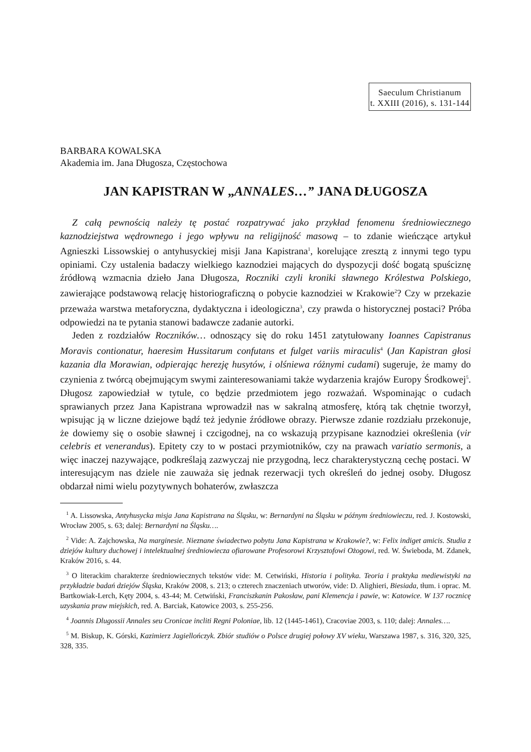Saeculum Christianum
t. XXIII (2016), s. 131-144
BARBARA KOWALSKA
Akademia im. Jana Długosza, Częstochowa
JAN KAPISTRAN W „ANNALES…” JANA DŁUGOSZA
Z całą pewnością należy tę postać rozpatrywać jako przykład fenomenu średniowiecznego kaznodziejstwa wędrownego i jego wpływu na religijność masową – to zdanie wieńczące artykuł Agnieszki Lissowskiej o antyhusyckiej misji Jana Kapistrana<sup>1</sup>, korelujące zresztą z innymi tego typu opiniami. Czy ustalenia badaczy wielkiego kaznodziei mających do dyspozycji dość bogatą spuściznę źródłową wzmacnia dzieło Jana Długosza, Roczniki czyli kroniki sławnego Królestwa Polskiego, zawierające podstawową relację historiograficzną o pobycie kaznodziei w Krakowie<sup>2</sup>? Czy w przekazie przeważa warstwa metaforyczna, dydaktyczna i ideologiczna<sup>3</sup>, czy prawda o historycznej postaci? Próba odpowiedzi na te pytania stanowi badawcze zadanie autorki.
Jeden z rozdziałów Roczników… odnoszący się do roku 1451 zatytułowany Ioannes Capistranus Moravis contionatur, haeresim Hussitarum confutans et fulget variis miraculis<sup>4</sup> (Jan Kapistran głosi kazania dla Morawian, odpierając herezję husytów, i olśniewa różnymi cudami) sugeruje, że mamy do czynienia z twórcą obejmującym swymi zainteresowaniami także wydarzenia krajów Europy Środkowej<sup>5</sup>. Długosz zapowiedział w tytule, co będzie przedmiotem jego rozważań. Wspominając o cudach sprawianych przez Jana Kapistrana wprowadził nas w sakralną atmosferę, którą tak chętnie tworzył, wpisując ją w liczne dziejowe bądź też jedynie źródłowe obrazy. Pierwsze zdanie rozdziału przekonuje, że dowiemy się o osobie sławnej i czcigodnej, na co wskazują przypisane kaznodziei określenia (vir celebris et venerandus). Epitety czy to w postaci przymiotników, czy na prawach variatio sermonis, a więc inaczej nazywające, podkreślają zazwyczaj nie przygodną, lecz charakterystyczną cechę postaci. W interesującym nas dziele nie zauważa się jednak rezerwacji tych określeń do jednej osoby. Długosz obdarzał nimi wielu pozytywnych bohaterów, zwłaszcza
<sup>1</sup> A. Lissowska, Antyhusycka misja Jana Kapistrana na Śląsku, w: Bernardyni na Śląsku w późnym średniowieczu, red. J. Kostowski, Wrocław 2005, s. 63; dalej: Bernardyni na Śląsku….
<sup>2</sup> Vide: A. Zajchowska, Na marginesie. Nieznane świadectwo pobytu Jana Kapistrana w Krakowie?, w: Felix indiget amicis. Studia z dziejów kultury duchowej i intelektualnej średniowiecza ofiarowane Profesorowi Krzysztofowi Ożogowi, red. W. Świeboda, M. Zdanek, Kraków 2016, s. 44.
<sup>3</sup> O literackim charakterze średniowiecznych tekstów vide: M. Cetwiński, Historia i polityka. Teoria i praktyka mediewistyki na przykładzie badań dziejów Śląska, Kraków 2008, s. 213; o czterech znaczeniach utworów, vide: D. Alighieri, Biesiada, tłum. i oprac. M. Bartkowiak-Lerch, Kęty 2004, s. 43-44; M. Cetwiński, Franciszkanin Pakosław, pani Klemencja i pawie, w: Katowice. W 137 rocznicę uzyskania praw miejskich, red. A. Barciak, Katowice 2003, s. 255-256.
<sup>4</sup> Joannis Dlugossii Annales seu Cronicae incliti Regni Poloniae, lib. 12 (1445-1461), Cracoviae 2003, s. 110; dalej: Annales….
<sup>5</sup> M. Biskup, K. Górski, Kazimierz Jagiellończyk. Zbiór studiów o Polsce drugiej połowy XV wieku, Warszawa 1987, s. 316, 320, 325, 328, 335.